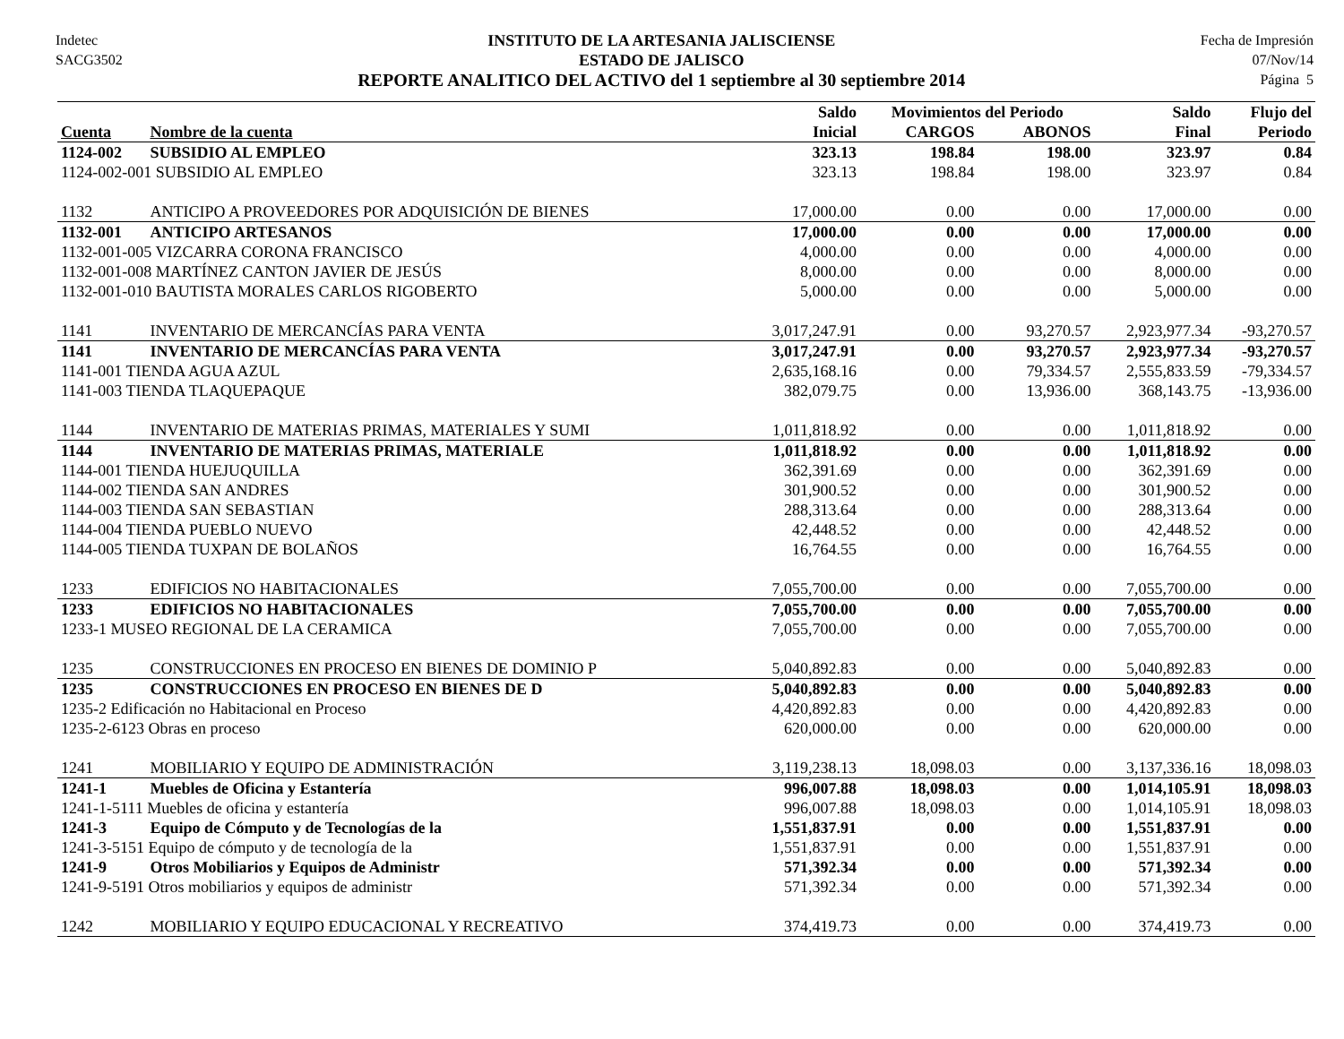Indetec
SACG3502
INSTITUTO DE LA ARTESANIA JALISCIENSE
ESTADO DE JALISCO
REPORTE ANALITICO DEL ACTIVO del 1 septiembre al 30 septiembre 2014
Fecha de Impresión
07/Nov/14
Página 5
| | | Saldo | Movimientos del Periodo | | Saldo | Flujo del |
| --- | --- | --- | --- | --- | --- | --- |
| Cuenta | Nombre de la cuenta | Inicial | CARGOS | ABONOS | Final | Periodo |
| 1124-002 | SUBSIDIO AL EMPLEO | 323.13 | 198.84 | 198.00 | 323.97 | 0.84 |
| 1124-002-001 SUBSIDIO AL EMPLEO | | 323.13 | 198.84 | 198.00 | 323.97 | 0.84 |
| 1132 | ANTICIPO A PROVEEDORES POR ADQUISICIÓN DE BIENES | 17,000.00 | 0.00 | 0.00 | 17,000.00 | 0.00 |
| 1132-001 | ANTICIPO ARTESANOS | 17,000.00 | 0.00 | 0.00 | 17,000.00 | 0.00 |
| 1132-001-005 VIZCARRA CORONA FRANCISCO | | 4,000.00 | 0.00 | 0.00 | 4,000.00 | 0.00 |
| 1132-001-008 MARTÍNEZ CANTON JAVIER DE JESÚS | | 8,000.00 | 0.00 | 0.00 | 8,000.00 | 0.00 |
| 1132-001-010 BAUTISTA MORALES CARLOS RIGOBERTO | | 5,000.00 | 0.00 | 0.00 | 5,000.00 | 0.00 |
| 1141 | INVENTARIO DE MERCANCÍAS PARA VENTA | 3,017,247.91 | 0.00 | 93,270.57 | 2,923,977.34 | -93,270.57 |
| 1141 | INVENTARIO DE MERCANCÍAS PARA VENTA | 3,017,247.91 | 0.00 | 93,270.57 | 2,923,977.34 | -93,270.57 |
| 1141-001 TIENDA AGUA AZUL | | 2,635,168.16 | 0.00 | 79,334.57 | 2,555,833.59 | -79,334.57 |
| 1141-003 TIENDA TLAQUEPAQUE | | 382,079.75 | 0.00 | 13,936.00 | 368,143.75 | -13,936.00 |
| 1144 | INVENTARIO DE MATERIAS PRIMAS, MATERIALES Y SUMI | 1,011,818.92 | 0.00 | 0.00 | 1,011,818.92 | 0.00 |
| 1144 | INVENTARIO DE MATERIAS PRIMAS, MATERIALE | 1,011,818.92 | 0.00 | 0.00 | 1,011,818.92 | 0.00 |
| 1144-001 TIENDA HUEJUQUILLA | | 362,391.69 | 0.00 | 0.00 | 362,391.69 | 0.00 |
| 1144-002 TIENDA SAN ANDRES | | 301,900.52 | 0.00 | 0.00 | 301,900.52 | 0.00 |
| 1144-003 TIENDA SAN SEBASTIAN | | 288,313.64 | 0.00 | 0.00 | 288,313.64 | 0.00 |
| 1144-004 TIENDA PUEBLO NUEVO | | 42,448.52 | 0.00 | 0.00 | 42,448.52 | 0.00 |
| 1144-005 TIENDA TUXPAN DE BOLAÑOS | | 16,764.55 | 0.00 | 0.00 | 16,764.55 | 0.00 |
| 1233 | EDIFICIOS NO HABITACIONALES | 7,055,700.00 | 0.00 | 0.00 | 7,055,700.00 | 0.00 |
| 1233 | EDIFICIOS NO HABITACIONALES | 7,055,700.00 | 0.00 | 0.00 | 7,055,700.00 | 0.00 |
| 1233-1 MUSEO REGIONAL DE LA CERAMICA | | 7,055,700.00 | 0.00 | 0.00 | 7,055,700.00 | 0.00 |
| 1235 | CONSTRUCCIONES EN PROCESO EN BIENES DE DOMINIO P | 5,040,892.83 | 0.00 | 0.00 | 5,040,892.83 | 0.00 |
| 1235 | CONSTRUCCIONES EN PROCESO EN BIENES DE D | 5,040,892.83 | 0.00 | 0.00 | 5,040,892.83 | 0.00 |
| 1235-2 Edificación no Habitacional en Proceso | | 4,420,892.83 | 0.00 | 0.00 | 4,420,892.83 | 0.00 |
| 1235-2-6123 Obras en proceso | | 620,000.00 | 0.00 | 0.00 | 620,000.00 | 0.00 |
| 1241 | MOBILIARIO Y EQUIPO DE ADMINISTRACIÓN | 3,119,238.13 | 18,098.03 | 0.00 | 3,137,336.16 | 18,098.03 |
| 1241-1 | Muebles de Oficina y Estantería | 996,007.88 | 18,098.03 | 0.00 | 1,014,105.91 | 18,098.03 |
| 1241-1-5111 Muebles de oficina y estantería | | 996,007.88 | 18,098.03 | 0.00 | 1,014,105.91 | 18,098.03 |
| 1241-3 | Equipo de Cómputo y de Tecnologías de la | 1,551,837.91 | 0.00 | 0.00 | 1,551,837.91 | 0.00 |
| 1241-3-5151 Equipo de cómputo y de tecnología de la | | 1,551,837.91 | 0.00 | 0.00 | 1,551,837.91 | 0.00 |
| 1241-9 | Otros Mobiliarios y Equipos de Administr | 571,392.34 | 0.00 | 0.00 | 571,392.34 | 0.00 |
| 1241-9-5191 Otros mobiliarios y equipos de administr | | 571,392.34 | 0.00 | 0.00 | 571,392.34 | 0.00 |
| 1242 | MOBILIARIO Y EQUIPO EDUCACIONAL Y RECREATIVO | 374,419.73 | 0.00 | 0.00 | 374,419.73 | 0.00 |